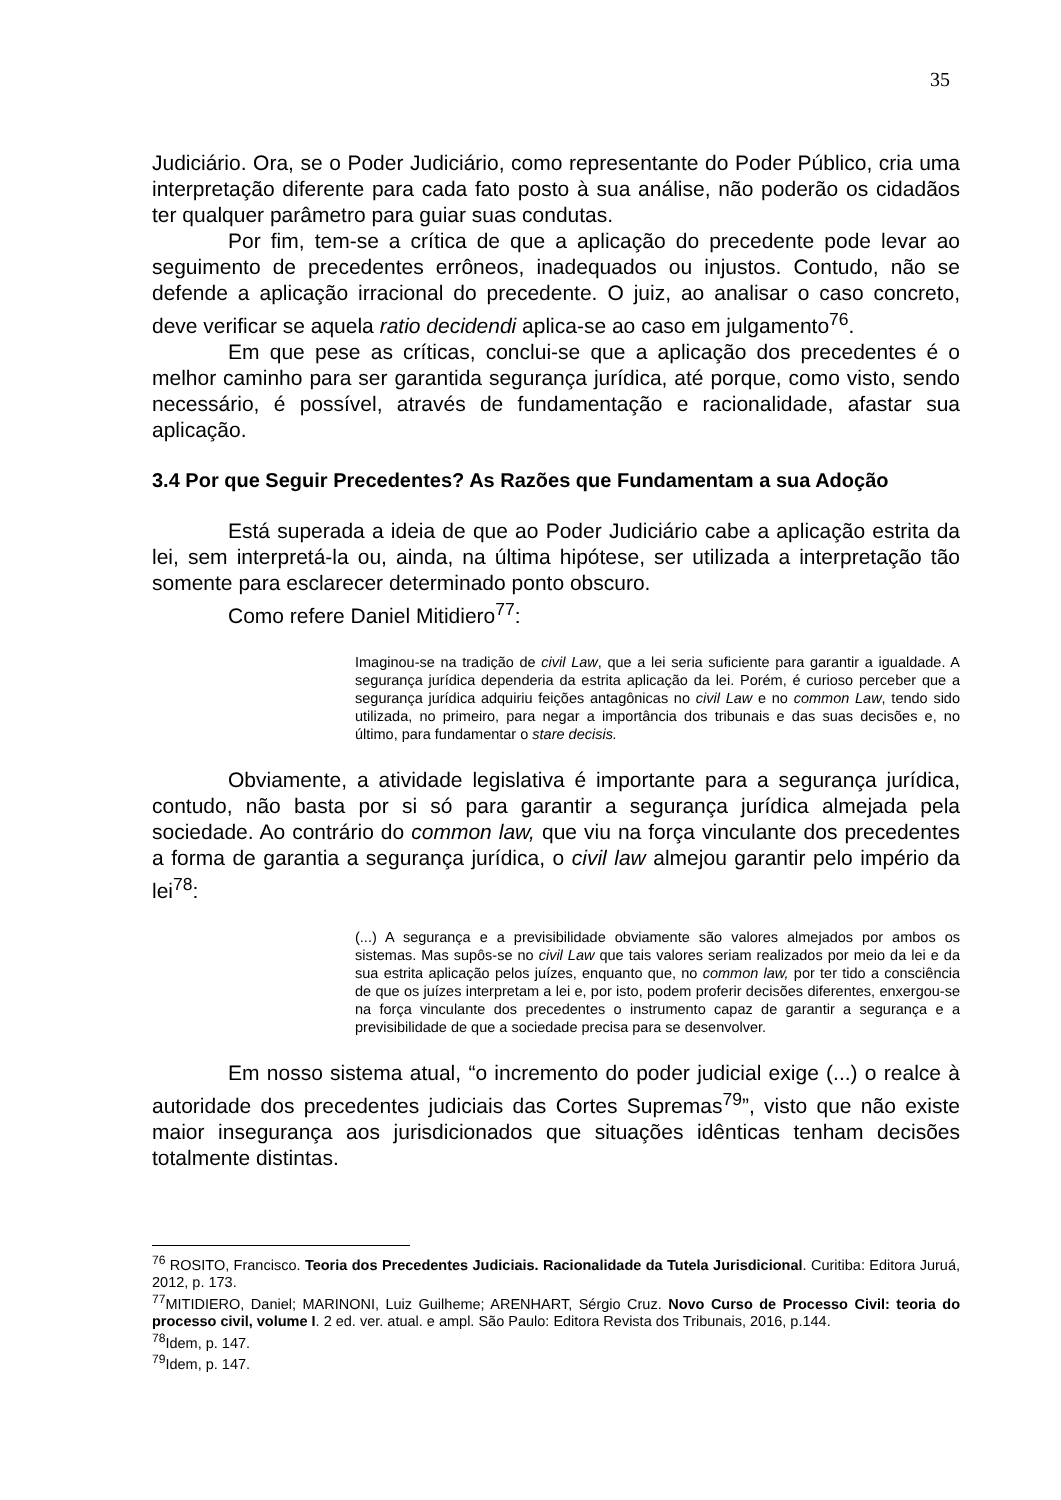35
Judiciário. Ora, se o Poder Judiciário, como representante do Poder Público, cria uma interpretação diferente para cada fato posto à sua análise, não poderão os cidadãos ter qualquer parâmetro para guiar suas condutas.
Por fim, tem-se a crítica de que a aplicação do precedente pode levar ao seguimento de precedentes errôneos, inadequados ou injustos. Contudo, não se defende a aplicação irracional do precedente. O juiz, ao analisar o caso concreto, deve verificar se aquela ratio decidendi aplica-se ao caso em julgamento<sup>76</sup>.
Em que pese as críticas, conclui-se que a aplicação dos precedentes é o melhor caminho para ser garantida segurança jurídica, até porque, como visto, sendo necessário, é possível, através de fundamentação e racionalidade, afastar sua aplicação.
3.4 Por que Seguir Precedentes? As Razões que Fundamentam a sua Adoção
Está superada a ideia de que ao Poder Judiciário cabe a aplicação estrita da lei, sem interpretá-la ou, ainda, na última hipótese, ser utilizada a interpretação tão somente para esclarecer determinado ponto obscuro.
Como refere Daniel Mitidiero<sup>77</sup>:
Imaginou-se na tradição de civil Law, que a lei seria suficiente para garantir a igualdade. A segurança jurídica dependeria da estrita aplicação da lei. Porém, é curioso perceber que a segurança jurídica adquiriu feições antagônicas no civil Law e no common Law, tendo sido utilizada, no primeiro, para negar a importância dos tribunais e das suas decisões e, no último, para fundamentar o stare decisis.
Obviamente, a atividade legislativa é importante para a segurança jurídica, contudo, não basta por si só para garantir a segurança jurídica almejada pela sociedade. Ao contrário do common law, que viu na força vinculante dos precedentes a forma de garantia a segurança jurídica, o civil law almejou garantir pelo império da lei<sup>78</sup>:
(...) A segurança e a previsibilidade obviamente são valores almejados por ambos os sistemas. Mas supôs-se no civil Law que tais valores seriam realizados por meio da lei e da sua estrita aplicação pelos juízes, enquanto que, no common law, por ter tido a consciência de que os juízes interpretam a lei e, por isto, podem proferir decisões diferentes, enxergou-se na força vinculante dos precedentes o instrumento capaz de garantir a segurança e a previsibilidade de que a sociedade precisa para se desenvolver.
Em nosso sistema atual, “o incremento do poder judicial exige (...) o realce à autoridade dos precedentes judiciais das Cortes Supremas<sup>79</sup>”, visto que não existe maior insegurança aos jurisdicionados que situações idênticas tenham decisões totalmente distintas.
<sup>76</sup> ROSITO, Francisco. Teoria dos Precedentes Judiciais. Racionalidade da Tutela Jurisdicional. Curitiba: Editora Juruá, 2012, p. 173.
<sup>77</sup> MITIDIERO, Daniel; MARINONI, Luiz Guilheme; ARENHART, Sérgio Cruz. Novo Curso de Processo Civil: teoria do processo civil, volume I. 2 ed. ver. atual. e ampl. São Paulo: Editora Revista dos Tribunais, 2016, p.144.
<sup>78</sup> Idem, p. 147.
<sup>79</sup> Idem, p. 147.